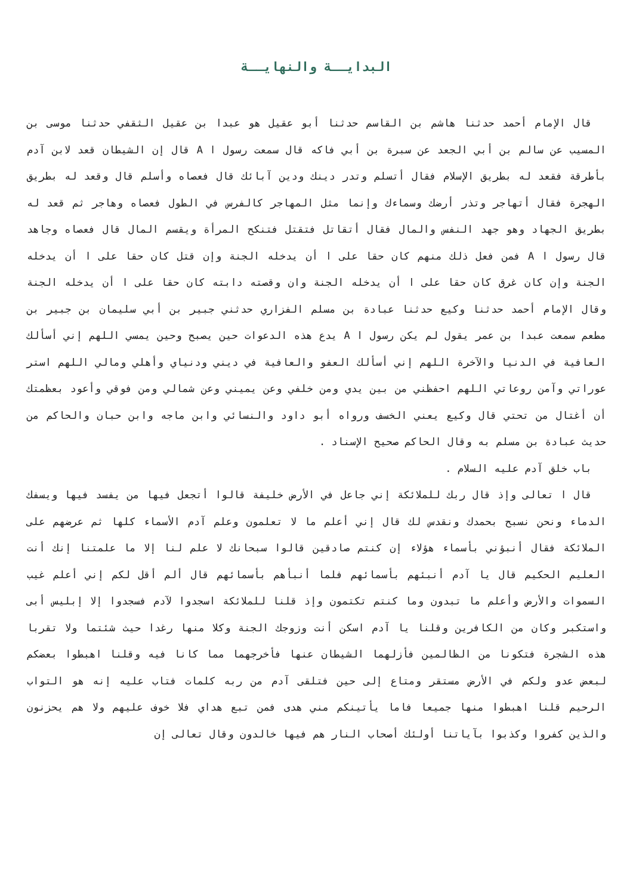البدايــة والنهايــة
قال الإمام أحمد حدثنا هاشم بن القاسم حدثنا أبو عقيل هو عبدا بن عقيل الثقفي حدثنا موسى بن المسيب عن سالم بن أبي الجعد عن سبرة بن أبي فاكه قال سمعت رسول ا A قال إن الشيطان قعد لابن آدم بأطرقة فقعد له بطريق الإسلام فقال أتسلم وتدر دينك ودين آبائك قال فعصاه وأسلم قال وقعد له بطريق الهجرة فقال أتهاجر وتذر أرضك وسماءك وإنما مثل المهاجر كالفرس في الطول فعصاه وهاجر ثم قعد له بطريق الجهاد وهو جهد النفس والمال فقال أتقاتل فتقتل فتنكح المرأة ويقسم المال قال فعصاه وجاهد قال رسول ا A فمن فعل ذلك منهم كان حقا على ا أن يدخله الجنة وإن قتل كان حقا على ا أن يدخله الجنة وإن كان غرق كان حقا على ا أن يدخله الجنة وان وقصته دابته كان حقا على ا أن يدخله الجنة وقال الإمام أحمد حدثنا وكيع حدثنا عبادة بن مسلم الفزاري حدثني جبير بن أبي سليمان بن جبير بن مطعم سمعت عبدا بن عمر يقول لم يكن رسول ا A يدع هذه الدعوات حين يصبح وحين يمسي اللهم إني أسألك العافية في الدنيا والآخرة اللهم إني أسألك العفو والعافية في ديني ودنياي وأهلي ومالي اللهم استر عوراتي وآمن روعاتي اللهم احفظني من بين يدي ومن خلفي وعن يميني وعن شمالي ومن فوقي وأعود بعظمتك أن أغتال من تحتي قال وكيع يعني الخسف ورواه أبو داود والنسائي وابن ماجه وابن حبان والحاكم من حديث عبادة بن مسلم به وقال الحاكم صحيح الإسناد .
باب خلق آدم عليه السلام .
قال ا تعالى وإذ قال ربك للملائكة إني جاعل في الأرض خليفة قالوا أتجعل فيها من يفسد فيها ويسفك الدماء ونحن نسبح بحمدك ونقدس لك قال إني أعلم ما لا تعلمون وعلم آدم الأسماء كلها ثم عرضهم على الملائكة فقال أنبؤني بأسماء هؤلاء إن كنتم صادقين قالوا سبحانك لا علم لنا إلا ما علمتنا إنك أنت العليم الحكيم قال يا آدم أنبئهم بأسمائهم فلما أنبأهم بأسمائهم قال ألم أقل لكم إني أعلم غيب السموات والأرض وأعلم ما تبدون وما كنتم تكتمون وإذ قلنا للملائكة اسجدوا لآدم فسجدوا إلا إبليس أبى واستكبر وكان من الكافرين وقلنا يا آدم اسكن أنت وزوجك الجنة وكلا منها رغدا حيث شئتما ولا تقربا هذه الشجرة فتكونا من الظالمين فأزلهما الشيطان عنها فأخرجهما مما كانا فيه وقلنا اهبطوا بعضكم لبعض عدو ولكم في الأرض مستقر ومتاع إلى حين فتلقى آدم من ربه كلمات فتاب عليه إنه هو التواب الرحيم قلنا اهبطوا منها جميعا فاما يأتينكم مني هدى فمن تبع هداي فلا خوف عليهم ولا هم يحزنون والذين كفروا وكذبوا بآياتنا أولئك أصحاب النار هم فيها خالدون وقال تعالى إن